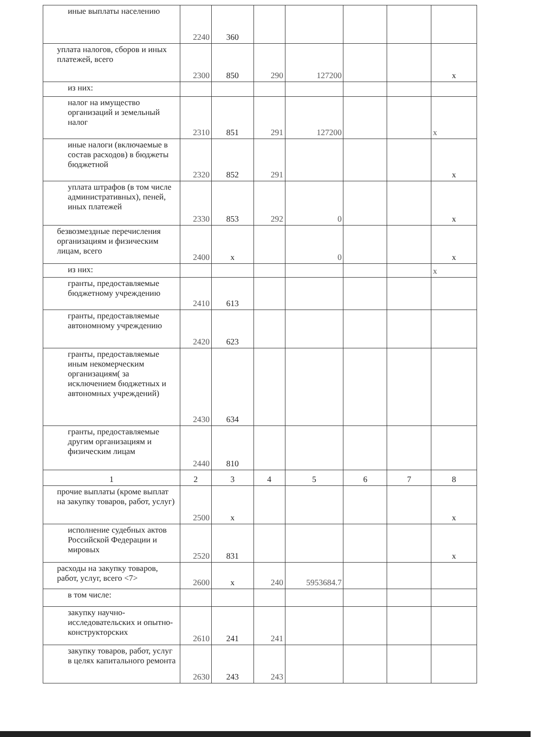| иные выплаты населению | 2240 | 360 | | | | | |
| уплата налогов, сборов и иных платежей, всего | 2300 | 850 | 290 | 127200 | | | x |
| из них: | | | | | | | |
| налог на имущество организаций и земельный налог | 2310 | 851 | 291 | 127200 | | | x |
| иные налоги (включаемые в состав расходов) в бюджеты бюджетной | 2320 | 852 | 291 | | | | x |
| уплата штрафов (в том числе административных), пеней, иных платежей | 2330 | 853 | 292 | 0 | | | x |
| безвозмездные перечисления организациям и физическим лицам, всего | 2400 | x | | 0 | | | x |
| из них: | | | | | | | x |
| гранты, предоставляемые бюджетному учреждению | 2410 | 613 | | | | | |
| гранты, предоставляемые автономному учреждению | 2420 | 623 | | | | | |
| гранты, предоставляемые иным некомерческим организациям( за исключением бюджетных и автономных учреждений) | 2430 | 634 | | | | | |
| гранты, предоставляемые другим организациям и физическим лицам | 2440 | 810 | | | | | |
| 1 | 2 | 3 | 4 | 5 | 6 | 7 | 8 |
| прочие выплаты (кроме выплат на закупку товаров, работ, услуг) | 2500 | x | | | | | x |
| исполнение судебных актов Российской Федерации и мировых | 2520 | 831 | | | | | x |
| расходы на закупку товаров, работ, услуг, всего <7> | 2600 | x | 240 | 5953684.7 | | | |
| в том числе: | | | | | | | |
| закупку научно-исследовательских и опытно-конструкторских | 2610 | 241 | 241 | | | | |
| закупку товаров, работ, услуг в целях капитального ремонта | 2630 | 243 | 243 | | | | |